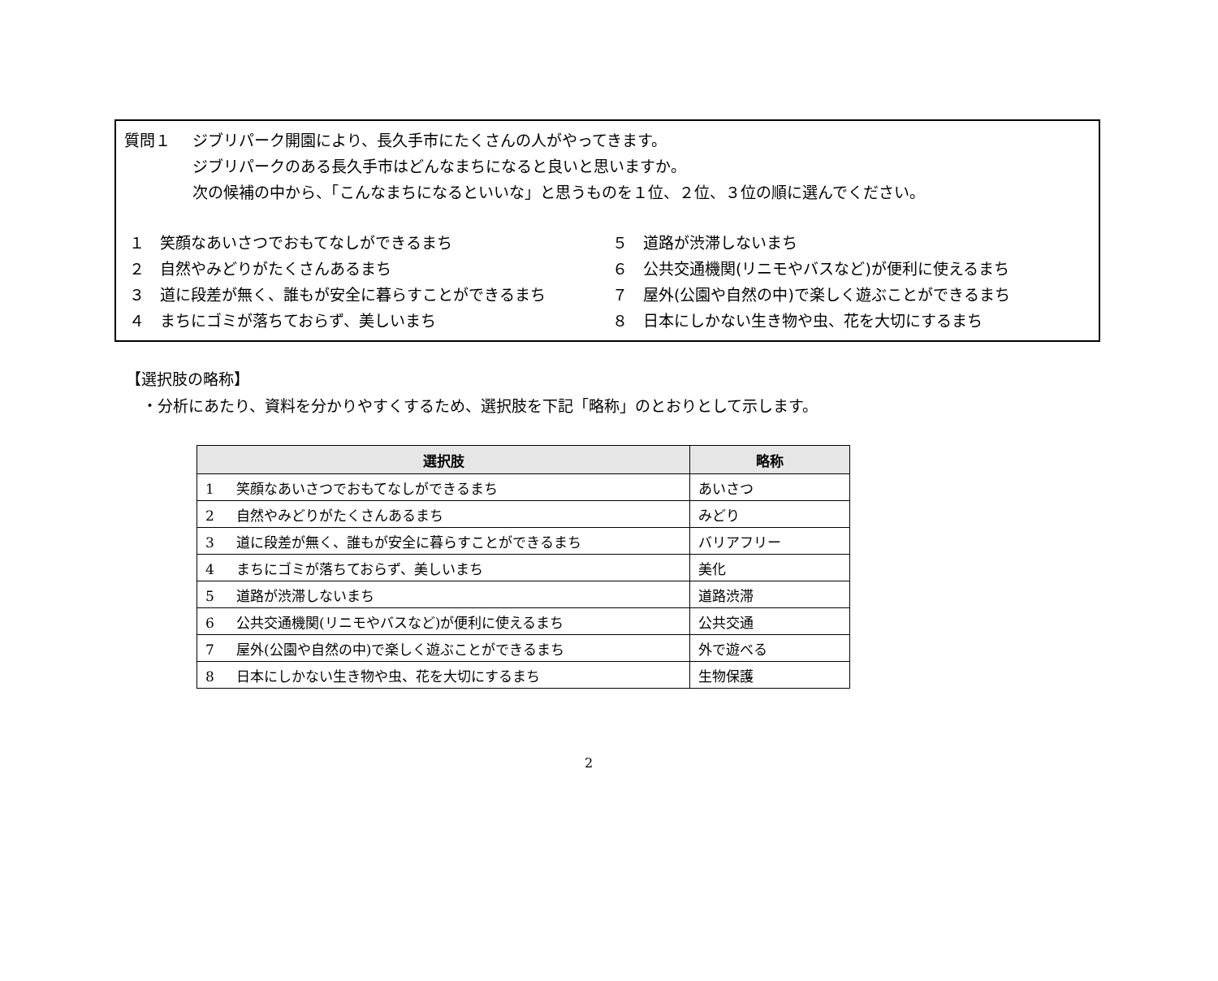質問１ ジブリパーク開園により、長久手市にたくさんの人がやってきます。
ジブリパークのある長久手市はどんなまちになると良いと思いますか。
次の候補の中から、「こんなまちになるといいな」と思うものを１位、２位、３位の順に選んでください。
１ 笑顔なあいさつでおもてなしができるまち
５ 道路が渋滞しないまち
２ 自然やみどりがたくさんあるまち
６ 公共交通機関(リニモやバスなど)が便利に使えるまち
３ 道に段差が無く、誰もが安全に暮らすことができるまち
７ 屋外(公園や自然の中)で楽しく遊ぶことができるまち
４ まちにゴミが落ちておらず、美しいまち
８ 日本にしかない生き物や虫、花を大切にするまち
【選択肢の略称】
・分析にあたり、資料を分かりやすくするため、選択肢を下記「略称」のとおりとして示します。
| 選択肢 | 略称 |
| --- | --- |
| 1 笑顔なあいさつでおもてなしができるまち | あいさつ |
| 2 自然やみどりがたくさんあるまち | みどり |
| 3 道に段差が無く、誰もが安全に暮らすことができるまち | バリアフリー |
| 4 まちにゴミが落ちておらず、美しいまち | 美化 |
| 5 道路が渋滞しないまち | 道路渋滞 |
| 6 公共交通機関(リニモやバスなど)が便利に使えるまち | 公共交通 |
| 7 屋外(公園や自然の中)で楽しく遊ぶことができるまち | 外で遊べる |
| 8 日本にしかない生き物や虫、花を大切にするまち | 生物保護 |
2